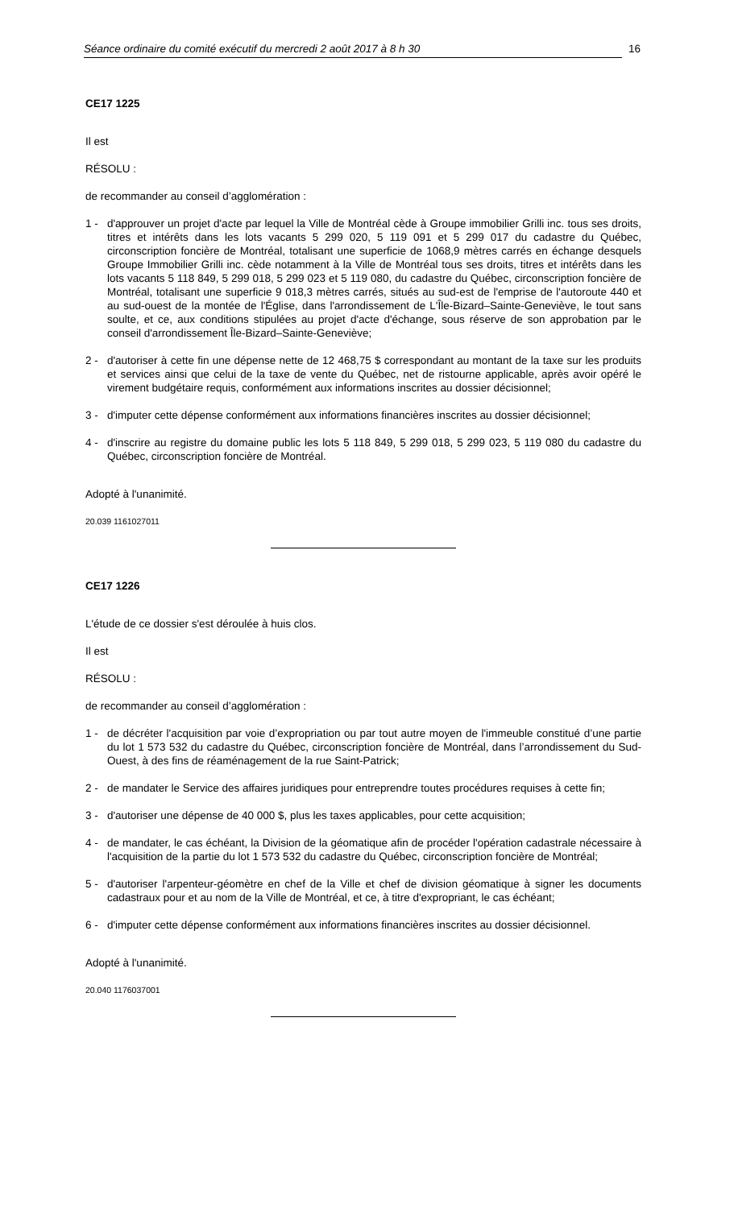Séance ordinaire du comité exécutif du mercredi 2 août 2017 à 8 h 30 16
CE17 1225
Il est
RÉSOLU :
de recommander au conseil d’agglomération :
1 - d'approuver un projet d'acte par lequel la Ville de Montréal cède à Groupe immobilier Grilli inc. tous ses droits, titres et intérêts dans les lots vacants 5 299 020, 5 119 091 et 5 299 017 du cadastre du Québec, circonscription foncière de Montréal, totalisant une superficie de 1068,9 mètres carrés en échange desquels Groupe Immobilier Grilli inc. cède notamment à la Ville de Montréal tous ses droits, titres et intérêts dans les lots vacants 5 118 849, 5 299 018, 5 299 023 et 5 119 080, du cadastre du Québec, circonscription foncière de Montréal, totalisant une superficie 9 018,3 mètres carrés, situés au sud-est de l'emprise de l'autoroute 440 et au sud-ouest de la montée de l'Église, dans l'arrondissement de L'Île-Bizard–Sainte-Geneviève, le tout sans soulte, et ce, aux conditions stipulées au projet d'acte d'échange, sous réserve de son approbation par le conseil d'arrondissement Île-Bizard–Sainte-Geneviève;
2 - d'autoriser à cette fin une dépense nette de 12 468,75 $ correspondant au montant de la taxe sur les produits et services ainsi que celui de la taxe de vente du Québec, net de ristourne applicable, après avoir opéré le virement budgétaire requis, conformément aux informations inscrites au dossier décisionnel;
3 - d'imputer cette dépense conformément aux informations financières inscrites au dossier décisionnel;
4 - d'inscrire au registre du domaine public les lots 5 118 849, 5 299 018, 5 299 023, 5 119 080 du cadastre du Québec, circonscription foncière de Montréal.
Adopté à l'unanimité.
20.039 1161027011
CE17 1226
L'étude de ce dossier s'est déroulée à huis clos.
Il est
RÉSOLU :
de recommander au conseil d’agglomération :
1 - de décréter l'acquisition par voie d’expropriation ou par tout autre moyen de l'immeuble constitué d’une partie du lot 1 573 532 du cadastre du Québec, circonscription foncière de Montréal, dans l’arrondissement du Sud-Ouest, à des fins de réaménagement de la rue Saint-Patrick;
2 - de mandater le Service des affaires juridiques pour entreprendre toutes procédures requises à cette fin;
3 - d'autoriser une dépense de 40 000 $, plus les taxes applicables, pour cette acquisition;
4 - de mandater, le cas échéant, la Division de la géomatique afin de procéder l'opération cadastrale nécessaire à l'acquisition de la partie du lot 1 573 532 du cadastre du Québec, circonscription foncière de Montréal;
5 - d'autoriser l'arpenteur-géomètre en chef de la Ville et chef de division géomatique à signer les documents cadastraux pour et au nom de la Ville de Montréal, et ce, à titre d'expropriant, le cas échéant;
6 - d'imputer cette dépense conformément aux informations financières inscrites au dossier décisionnel.
Adopté à l'unanimité.
20.040 1176037001